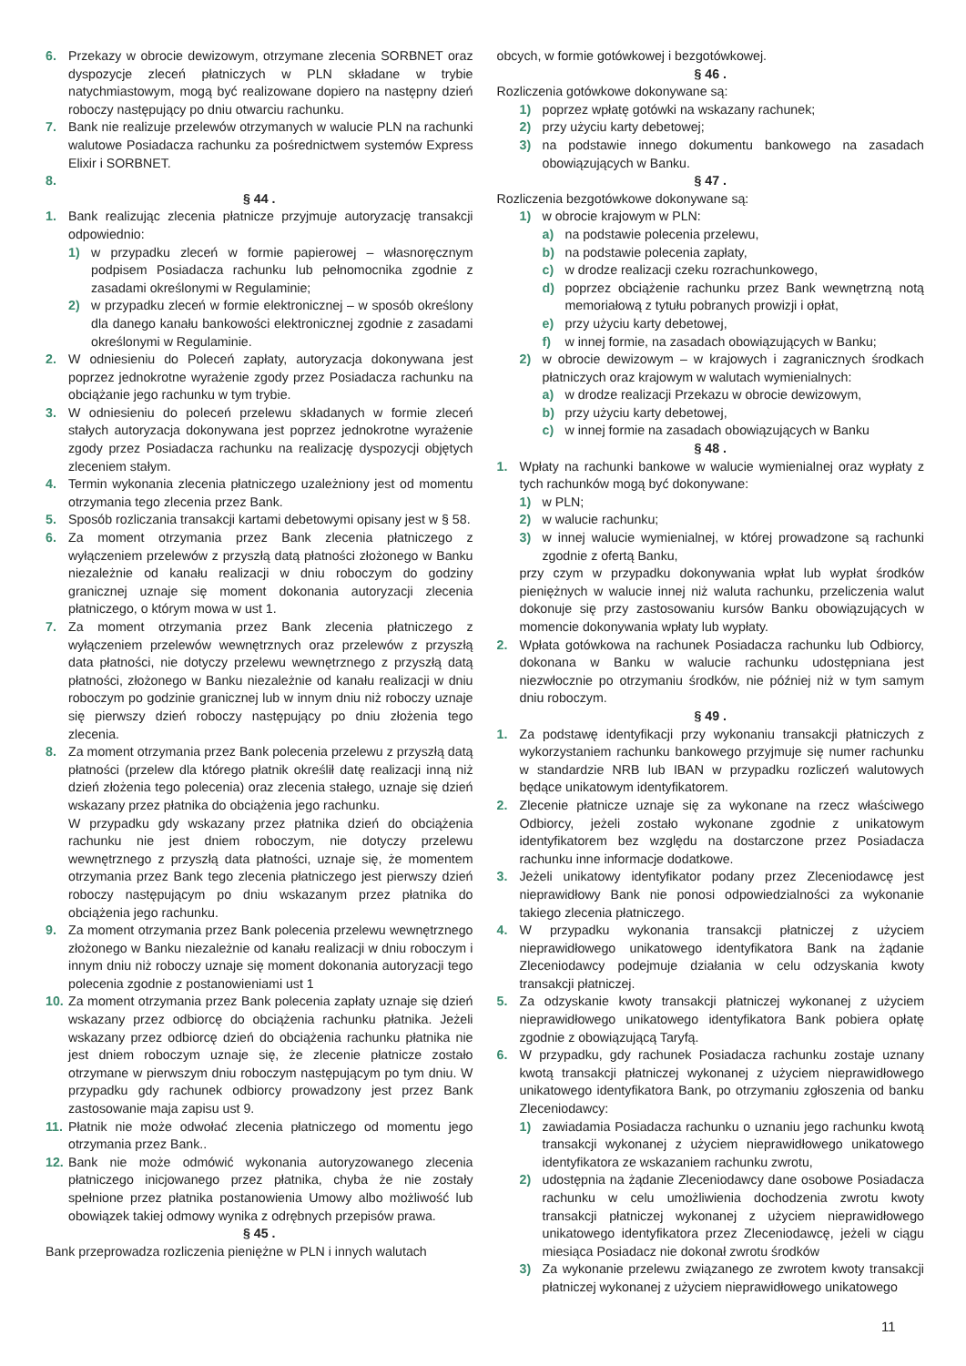6. Przekazy w obrocie dewizowym, otrzymane zlecenia SORBNET oraz dyspozycje zleceń płatniczych w PLN składane w trybie natychmiastowym, mogą być realizowane dopiero na następny dzień roboczy następujący po dniu otwarciu rachunku.
7. Bank nie realizuje przelewów otrzymanych w walucie PLN na rachunki walutowe Posiadacza rachunku za pośrednictwem systemów Express Elixir i SORBNET.
8.
§ 44 .
1. Bank realizując zlecenia płatnicze przyjmuje autoryzację transakcji odpowiednio:
1) w przypadku zleceń w formie papierowej – własnoręcznym podpisem Posiadacza rachunku lub pełnomocnika zgodnie z zasadami określonymi w Regulaminie;
2) w przypadku zleceń w formie elektronicznej – w sposób określony dla danego kanału bankowości elektronicznej zgodnie z zasadami określonymi w Regulaminie.
2. W odniesieniu do Poleceń zapłaty, autoryzacja dokonywana jest poprzez jednokrotne wyrażenie zgody przez Posiadacza rachunku na obciążanie jego rachunku w tym trybie.
3. W odniesieniu do poleceń przelewu składanych w formie zleceń stałych autoryzacja dokonywana jest poprzez jednokrotne wyrażenie zgody przez Posiadacza rachunku na realizację dyspozycji objętych zleceniem stałym.
4. Termin wykonania zlecenia płatniczego uzależniony jest od momentu otrzymania tego zlecenia przez Bank.
5. Sposób rozliczania transakcji kartami debetowymi opisany jest w § 58.
6. Za moment otrzymania przez Bank zlecenia płatniczego z wyłączeniem przelewów z przyszłą datą płatności złożonego w Banku niezależnie od kanału realizacji w dniu roboczym do godziny granicznej uznaje się moment dokonania autoryzacji zlecenia płatniczego, o którym mowa w ust 1.
7. Za moment otrzymania przez Bank zlecenia płatniczego z wyłączeniem przelewów wewnętrznych oraz przelewów z przyszłą data płatności, nie dotyczy przelewu wewnętrznego z przyszłą datą płatności, złożonego w Banku niezależnie od kanału realizacji w dniu roboczym po godzinie granicznej lub w innym dniu niż roboczy uznaje się pierwszy dzień roboczy następujący po dniu złożenia tego zlecenia.
8. Za moment otrzymania przez Bank polecenia przelewu z przyszłą datą płatności (przelew dla którego płatnik określił datę realizacji inną niż dzień złożenia tego polecenia) oraz zlecenia stałego, uznaje się dzień wskazany przez płatnika do obciążenia jego rachunku.
W przypadku gdy wskazany przez płatnika dzień do obciążenia rachunku nie jest dniem roboczym, nie dotyczy przelewu wewnętrznego z przyszłą data płatności, uznaje się, że momentem otrzymania przez Bank tego zlecenia płatniczego jest pierwszy dzień roboczy następującym po dniu wskazanym przez płatnika do obciążenia jego rachunku.
9. Za moment otrzymania przez Bank polecenia przelewu wewnętrznego złożonego w Banku niezależnie od kanału realizacji w dniu roboczym i innym dniu niż roboczy uznaje się moment dokonania autoryzacji tego polecenia zgodnie z postanowieniami ust 1
10. Za moment otrzymania przez Bank polecenia zapłaty uznaje się dzień wskazany przez odbiorcę do obciążenia rachunku płatnika. Jeżeli wskazany przez odbiorcę dzień do obciążenia rachunku płatnika nie jest dniem roboczym uznaje się, że zlecenie płatnicze zostało otrzymane w pierwszym dniu roboczym następującym po tym dniu. W przypadku gdy rachunek odbiorcy prowadzony jest przez Bank zastosowanie maja zapisu ust 9.
11. Płatnik nie może odwołać zlecenia płatniczego od momentu jego otrzymania przez Bank..
12. Bank nie może odmówić wykonania autoryzowanego zlecenia płatniczego inicjowanego przez płatnika, chyba że nie zostały spełnione przez płatnika postanowienia Umowy albo możliwość lub obowiązek takiej odmowy wynika z odrębnych przepisów prawa.
§ 45 .
Bank przeprowadza rozliczenia pieniężne w PLN i innych walutach
obcych, w formie gotówkowej i bezgotówkowej.
§ 46 .
Rozliczenia gotówkowe dokonywane są:
1) poprzez wpłatę gotówki na wskazany rachunek;
2) przy użyciu karty debetowej;
3) na podstawie innego dokumentu bankowego na zasadach obowiązujących w Banku.
§ 47 .
Rozliczenia bezgotówkowe dokonywane są:
1) w obrocie krajowym w PLN:
a) na podstawie polecenia przelewu,
b) na podstawie polecenia zapłaty,
c) w drodze realizacji czeku rozrachunkowego,
d) poprzez obciążenie rachunku przez Bank wewnętrzną notą memoriałową z tytułu pobranych prowizji i opłat,
e) przy użyciu karty debetowej,
f) w innej formie, na zasadach obowiązujących w Banku;
2) w obrocie dewizowym – w krajowych i zagranicznych środkach płatniczych oraz krajowym w walutach wymienialnych:
a) w drodze realizacji Przekazu w obrocie dewizowym,
b) przy użyciu karty debetowej,
c) w innej formie na zasadach obowiązujących w Banku
§ 48 .
1. Wpłaty na rachunki bankowe w walucie wymienialnej oraz wypłaty z tych rachunków mogą być dokonywane:
1) w PLN;
2) w walucie rachunku;
3) w innej walucie wymienialnej, w której prowadzone są rachunki zgodnie z ofertą Banku,
przy czym w przypadku dokonywania wpłat lub wypłat środków pieniężnych w walucie innej niż waluta rachunku, przeliczenia walut dokonuje się przy zastosowaniu kursów Banku obowiązujących w momencie dokonywania wpłaty lub wypłaty.
2. Wpłata gotówkowa na rachunek Posiadacza rachunku lub Odbiorcy, dokonana w Banku w walucie rachunku udostępniana jest niezwłocznie po otrzymaniu środków, nie później niż w tym samym dniu roboczym.
§ 49 .
1. Za podstawę identyfikacji przy wykonaniu transakcji płatniczych z wykorzystaniem rachunku bankowego przyjmuje się numer rachunku w standardzie NRB lub IBAN w przypadku rozliczeń walutowych będące unikatowym identyfikatorem.
2. Zlecenie płatnicze uznaje się za wykonane na rzecz właściwego Odbiorcy, jeżeli zostało wykonane zgodnie z unikatowym identyfikatorem bez względu na dostarczone przez Posiadacza rachunku inne informacje dodatkowe.
3. Jeżeli unikatowy identyfikator podany przez Zleceniodawcę jest nieprawidłowy Bank nie ponosi odpowiedzialności za wykonanie takiego zlecenia płatniczego.
4. W przypadku wykonania transakcji płatniczej z użyciem nieprawidłowego unikatowego identyfikatora Bank na żądanie Zleceniodawcy podejmuje działania w celu odzyskania kwoty transakcji płatniczej.
5. Za odzyskanie kwoty transakcji płatniczej wykonanej z użyciem nieprawidłowego unikatowego identyfikatora Bank pobiera opłatę zgodnie z obowiązującą Taryfą.
6. W przypadku, gdy rachunek Posiadacza rachunku zostaje uznany kwotą transakcji płatniczej wykonanej z użyciem nieprawidłowego unikatowego identyfikatora Bank, po otrzymaniu zgłoszenia od banku Zleceniodawcy:
1) zawiadamia Posiadacza rachunku o uznaniu jego rachunku kwotą transakcji wykonanej z użyciem nieprawidłowego unikatowego identyfikatora ze wskazaniem rachunku zwrotu,
2) udostępnia na żądanie Zleceniodawcy dane osobowe Posiadacza rachunku w celu umożliwienia dochodzenia zwrotu kwoty transakcji płatniczej wykonanej z użyciem nieprawidłowego unikatowego identyfikatora przez Zleceniodawcę, jeżeli w ciągu miesiąca Posiadacz nie dokonał zwrotu środków
3) Za wykonanie przelewu związanego ze zwrotem kwoty transakcji płatniczej wykonanej z użyciem nieprawidłowego unikatowego
11